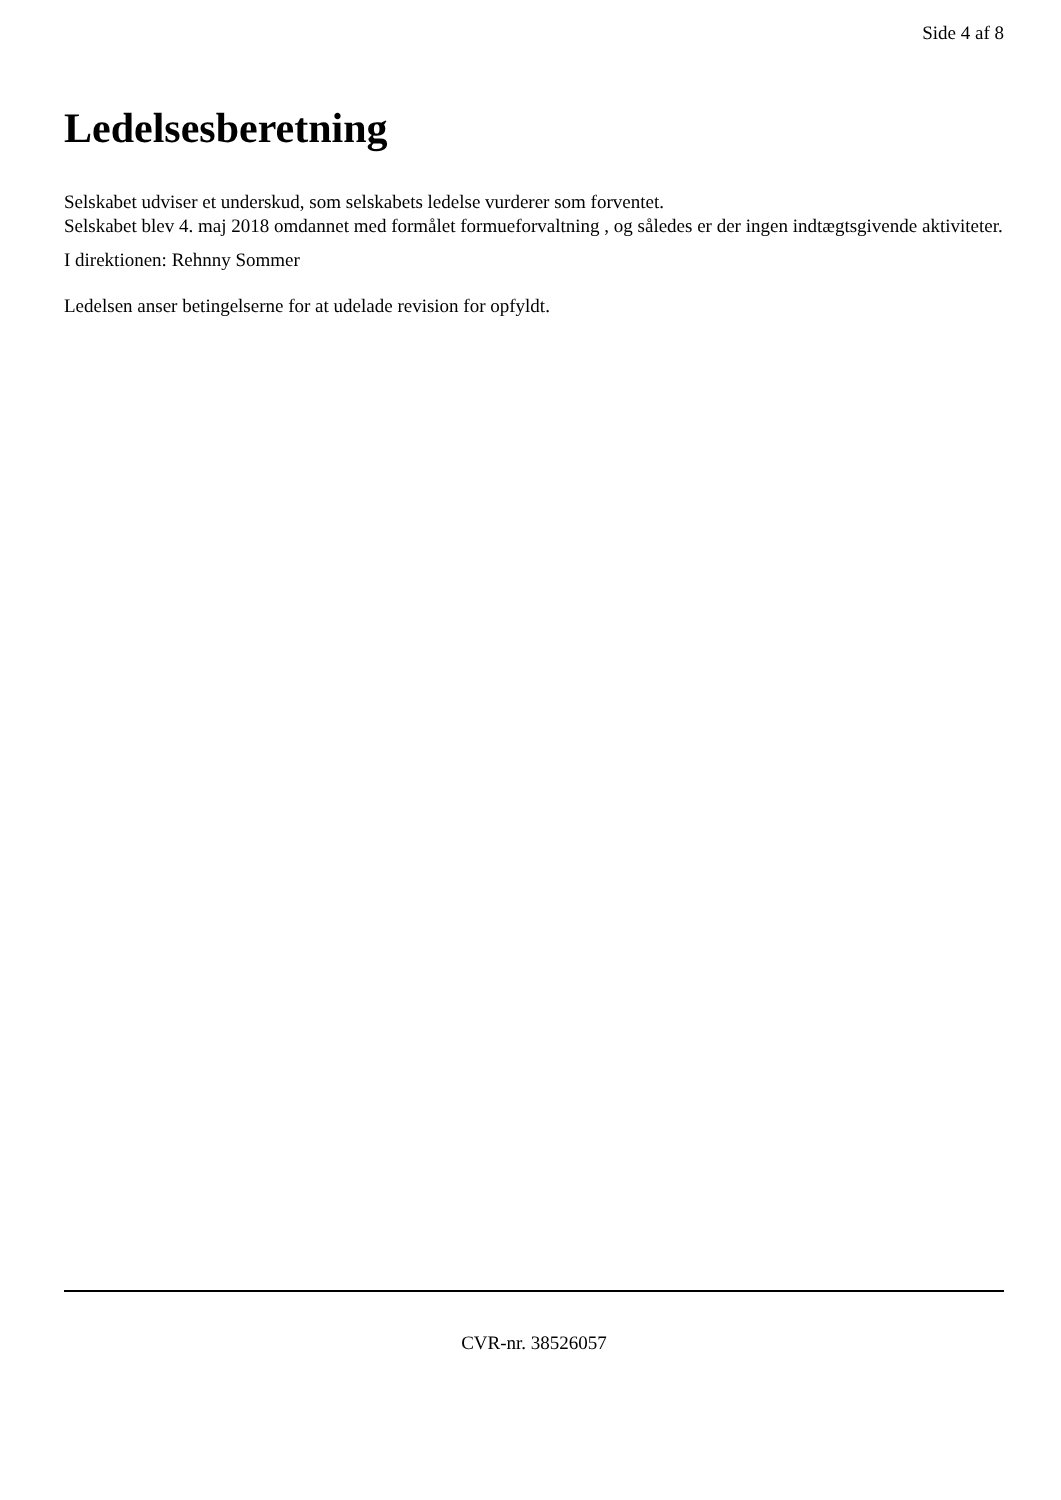Side 4 af 8
Ledelsesberetning
Selskabet udviser et underskud, som selskabets ledelse vurderer som forventet.
Selskabet blev 4. maj 2018 omdannet med formålet formueforvaltning , og således er der ingen indtægtsgivende aktiviteter.
I direktionen: Rehnny Sommer
Ledelsen anser betingelserne for at udelade revision for opfyldt.
CVR-nr. 38526057